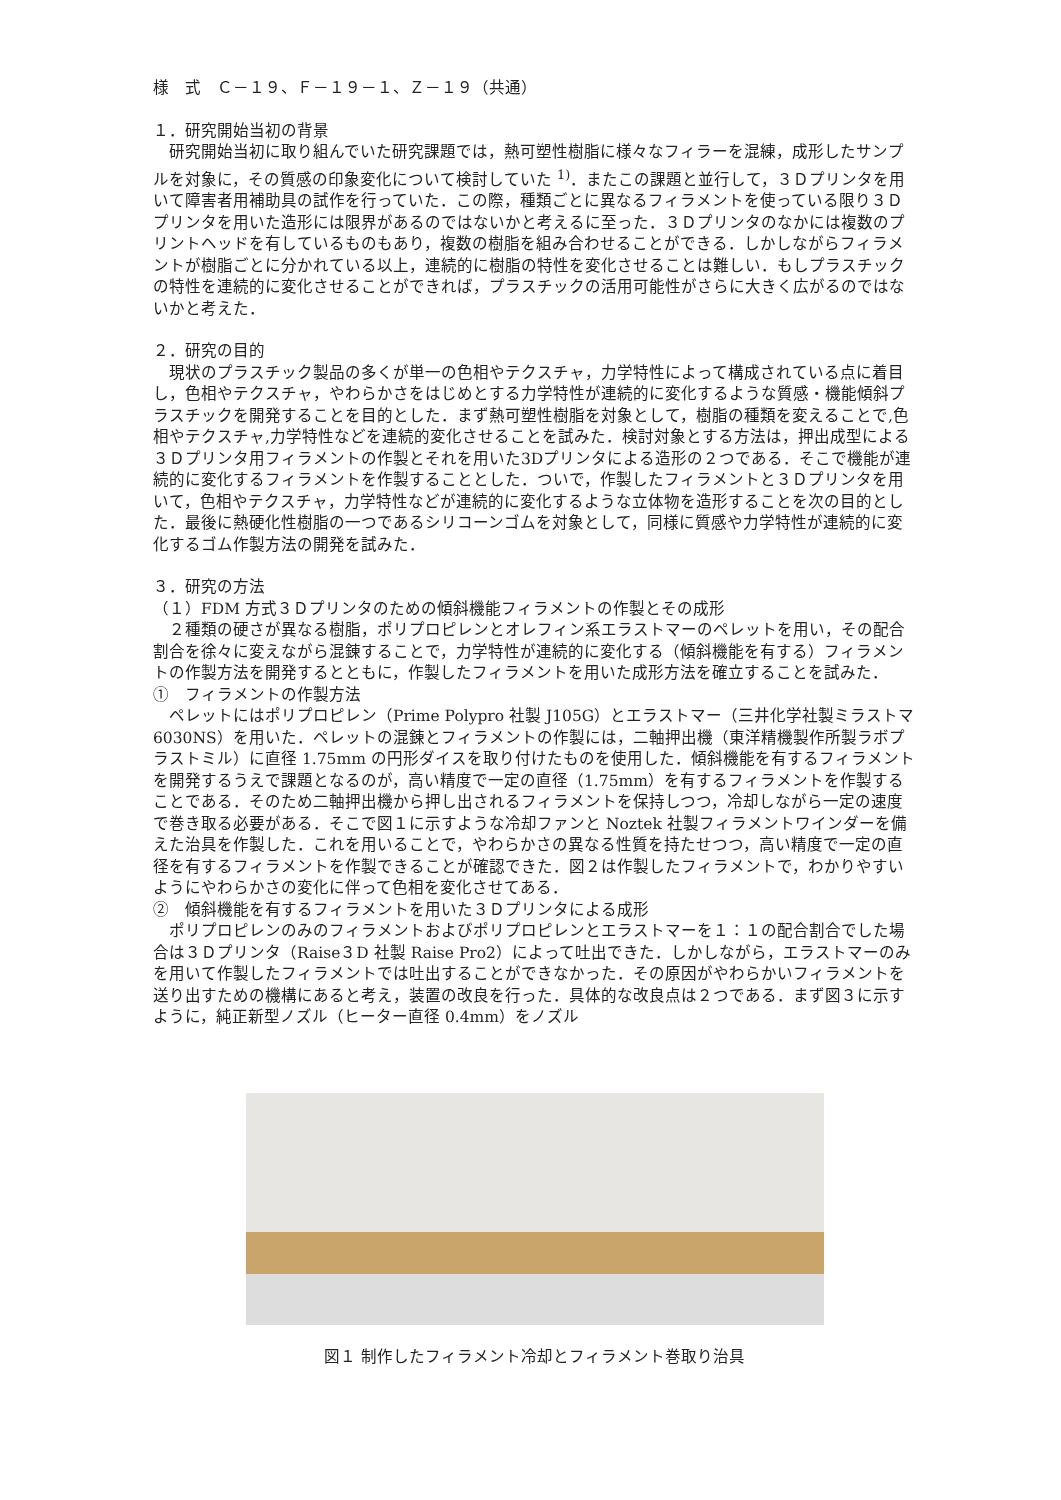様　式　Ｃ－１９、Ｆ－１９－１、Ｚ－１９（共通）
１．研究開始当初の背景
　研究開始当初に取り組んでいた研究課題では，熱可塑性樹脂に様々なフィラーを混練，成形したサンプルを対象に，その質感の印象変化について検討していた <sup>1)</sup>．またこの課題と並行して，３Ｄプリンタを用いて障害者用補助具の試作を行っていた．この際，種類ごとに異なるフィラメントを使っている限り３Ｄプリンタを用いた造形には限界があるのではないかと考えるに至った．３Ｄプリンタのなかには複数のプリントヘッドを有しているものもあり，複数の樹脂を組み合わせることができる．しかしながらフィラメントが樹脂ごとに分かれている以上，連続的に樹脂の特性を変化させることは難しい．もしプラスチックの特性を連続的に変化させることができれば，プラスチックの活用可能性がさらに大きく広がるのではないかと考えた．
２．研究の目的
　現状のプラスチック製品の多くが単一の色相やテクスチャ，力学特性によって構成されている点に着目し，色相やテクスチャ，やわらかさをはじめとする力学特性が連続的に変化するような質感・機能傾斜プラスチックを開発することを目的とした．まず熱可塑性樹脂を対象として，樹脂の種類を変えることで,色相やテクスチャ,力学特性などを連続的変化させることを試みた．検討対象とする方法は，押出成型による３Ｄプリンタ用フィラメントの作製とそれを用いた3Dプリンタによる造形の２つである．そこで機能が連続的に変化するフィラメントを作製することとした．ついで，作製したフィラメントと３Ｄプリンタを用いて，色相やテクスチャ，力学特性などが連続的に変化するような立体物を造形することを次の目的とした．最後に熱硬化性樹脂の一つであるシリコーンゴムを対象として，同様に質感や力学特性が連続的に変化するゴム作製方法の開発を試みた．
３．研究の方法
（１）FDM 方式３Ｄプリンタのための傾斜機能フィラメントの作製とその成形
　２種類の硬さが異なる樹脂，ポリプロピレンとオレフィン系エラストマーのペレットを用い，その配合割合を徐々に変えながら混錬することで，力学特性が連続的に変化する（傾斜機能を有する）フィラメントの作製方法を開発するとともに，作製したフィラメントを用いた成形方法を確立することを試みた．
①　フィラメントの作製方法
　ペレットにはポリプロピレン（Prime Polypro 社製 J105G）とエラストマー（三井化学社製ミラストマ 6030NS）を用いた．ペレットの混錬とフィラメントの作製には，二軸押出機（東洋精機製作所製ラボプラストミル）に直径 1.75mm の円形ダイスを取り付けたものを使用した．傾斜機能を有するフィラメントを開発するうえで課題となるのが，高い精度で一定の直径（1.75mm）を有するフィラメントを作製することである．そのため二軸押出機から押し出されるフィラメントを保持しつつ，冷却しながら一定の速度で巻き取る必要がある．そこで図１に示すような冷却ファンと Noztek 社製フィラメントワインダーを備えた治具を作製した．これを用いることで，やわらかさの異なる性質を持たせつつ，高い精度で一定の直径を有するフィラメントを作製できることが確認できた．図２は作製したフィラメントで，わかりやすいようにやわらかさの変化に伴って色相を変化させてある．
②　傾斜機能を有するフィラメントを用いた３Ｄプリンタによる成形
　ポリプロピレンのみのフィラメントおよびポリプロピレンとエラストマーを１：１の配合割合でした場合は３Ｄプリンタ（Raise３D 社製 Raise Pro2）によって吐出できた．しかしながら，エラストマーのみを用いて作製したフィラメントでは吐出することができなかった．その原因がやわらかいフィラメントを送り出すための機構にあると考え，装置の改良を行った．具体的な改良点は２つである．まず図３に示すように，純正新型ノズル（ヒーター直径 0.4mm）をノズル
図１ 制作したフィラメント冷却とフィラメント巻取り治具